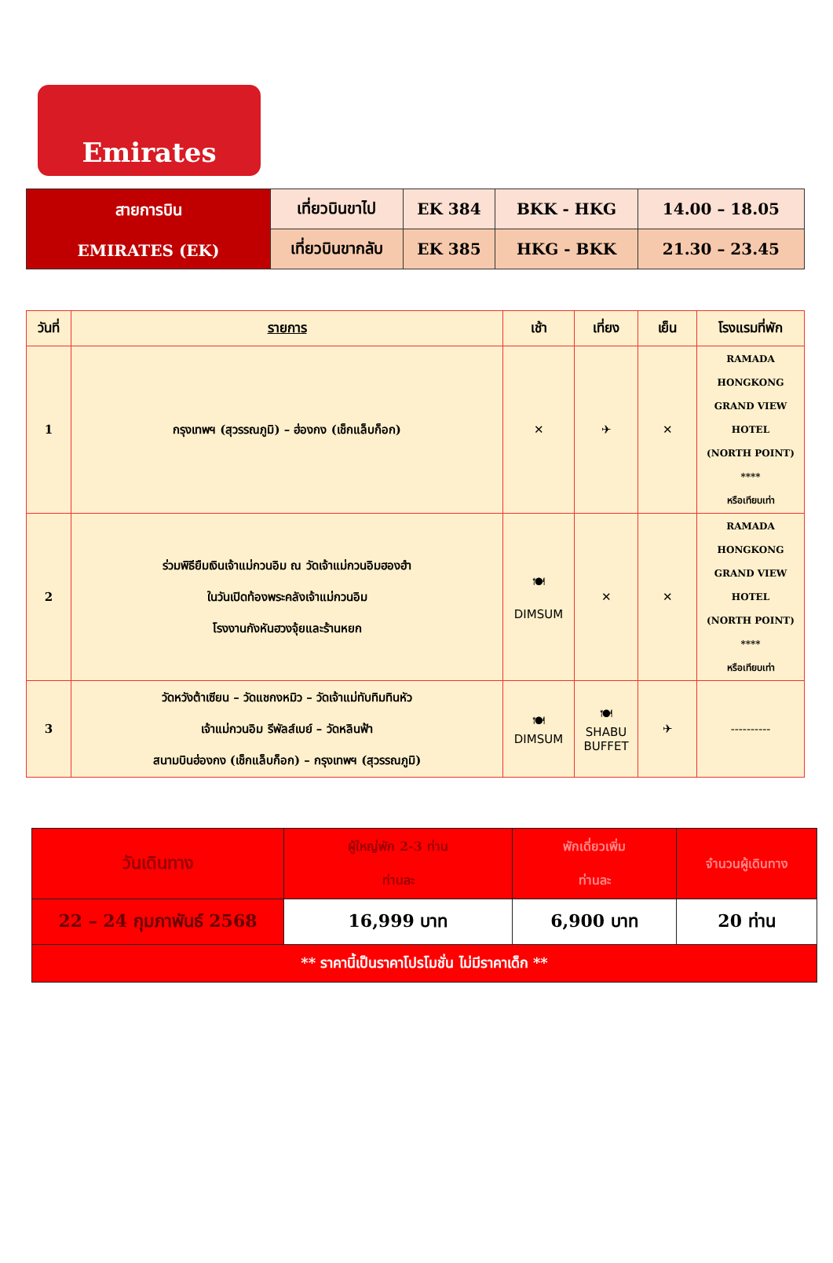Emirates
| สายการบิน EMIRATES (EK) | เที่ยวบินขาไป | EK 384 | BKK - HKG | 14.00 – 18.05 |
| | เที่ยวบินขากลับ | EK 385 | HKG - BKK | 21.30 – 23.45 |
| วันที่ | รายการ | เช้า | เที่ยง | เย็น | โรงแรมที่พัก |
| --- | --- | --- | --- | --- | --- |
| 1 | กรุงเทพฯ (สุวรรณภูมิ) – ฮ่องกง (เช็กแล็บก็อก) | ✕ | ✈ | ✕ | RAMADA HONGKONG GRAND VIEW HOTEL (NORTH POINT) **** หรือเทียบเท่า |
| 2 | ร่วมพิธียืมเงินเจ้าแม่กวนอิม ณ วัดเจ้าแม่กวนอิมฮองฮำ ในวันเปิดท้องพระคลังเจ้าแม่กวนอิม โรงงานกังหันฮวงจุ้ยและร้านหยก | 🍽 DIMSUM | ✕ | ✕ | RAMADA HONGKONG GRAND VIEW HOTEL (NORTH POINT) **** หรือเทียบเท่า |
| 3 | วัดหวังต้าเซียน – วัดแชกงหมิว – วัดเจ้าแม่ทับทิมทินหัว เจ้าแม่กวนอิม รีพัลส์เบย์ – วัดหลินฟ้า สนามบินฮ่องกง (เช็กแล็บก็อก) – กรุงเทพฯ (สุวรรณภูมิ) | 🍽 DIMSUM | 🍽 SHABU BUFFET | ✈ | ---------- |
| วันเดินทาง | ผู้ใหญ่พัก 2-3 ท่าน ท่านละ | พักเดี่ยวเพิ่ม ท่านละ | จำนวนผู้เดินทาง |
| 22 – 24 กุมภาพันธ์ 2568 | 16,999 บาท | 6,900 บาท | 20 ท่าน |
| ** ราคานี้เป็นราคาโปรโมชั่น ไม่มีราคาเด็ก ** | | | |